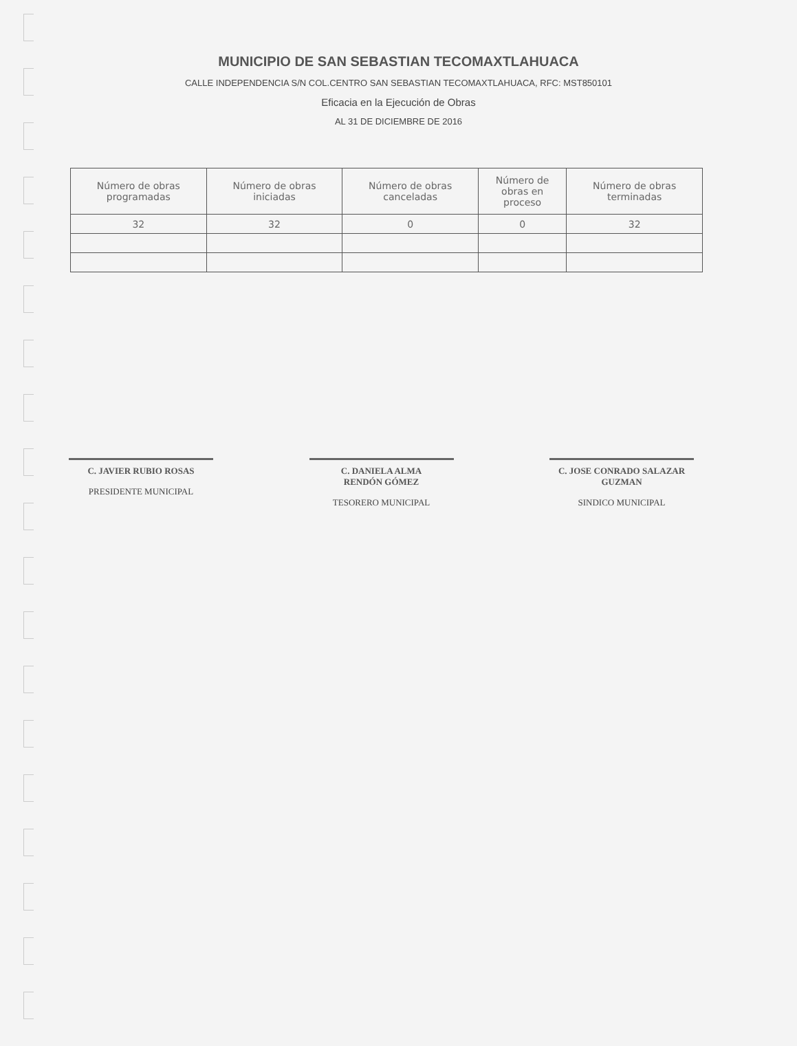MUNICIPIO DE SAN SEBASTIAN TECOMAXTLAHUACA
CALLE INDEPENDENCIA S/N COL.CENTRO SAN SEBASTIAN TECOMAXTLAHUACA, RFC: MST850101
Eficacia en la Ejecución de Obras
AL 31 DE DICIEMBRE DE 2016
| Número de obras programadas | Número de obras iniciadas | Número de obras canceladas | Número de obras en proceso | Número de obras terminadas |
| --- | --- | --- | --- | --- |
| 32 | 32 | 0 | 0 | 32 |
C. JAVIER RUBIO ROSAS
PRESIDENTE MUNICIPAL
C. DANIELA ALMA
RENDÓN GÓMEZ
TESORERO MUNICIPAL
C. JOSE CONRADO SALAZAR
GUZMAN
SINDICO MUNICIPAL